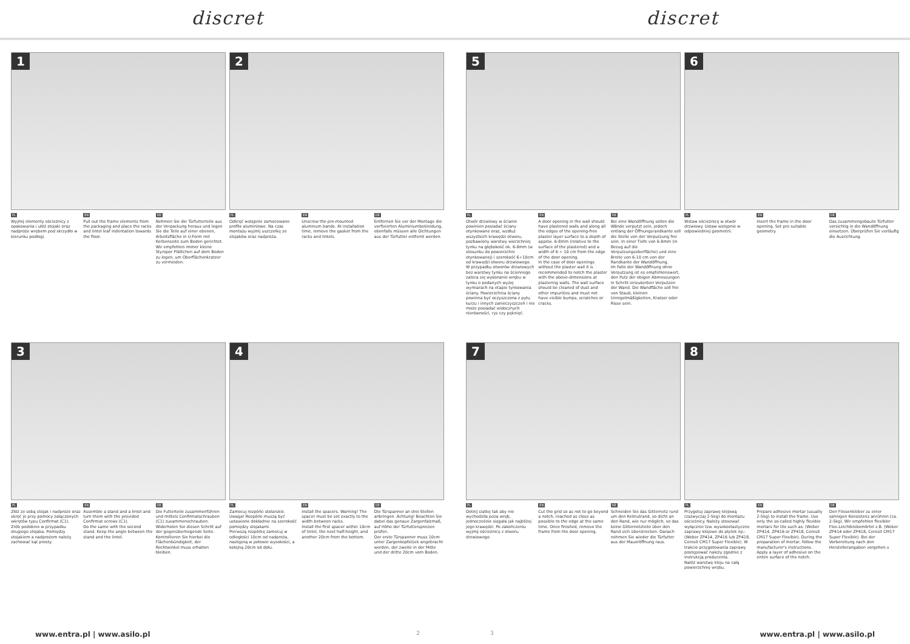discret discret
1
PL
Wyjmij elementy ościeżnicy z opakowania i ułóż stojaki oraz nadproże wrębem pod skrzydło w kierunku podłogi.
EN
Pull out the frame elements from the packaging and place the racks and lintel leaf indentation towards the floor.
DE
Nehmen Sie die Türfutterteile aus der Verpackung heraus und legen Sie die Teile auf einer ebenen, Arbeitsfläche in U-Form mit Kerbenseite zum Boden gerichtet. Wir empfehlen immer kleine Styropor Plättchen auf dem Boden zu legen, um Oberflächenkratzer zu vermeiden.
2
PL
Odkręć wstępnie zamocowane profile aluminiowe. Na czas montażu wyjmij uszczelkę ze stojaków oraz nadproża.
EN
Unscrew the pre-mounted aluminum bands. At installation time, remove the gasket from the racks and lintels.
DE
Entfernen Sie vor der Montage die vorfixierten Aluminiumbekleidung, ebenfalls müssen alle Dichtungen aus der Türfutter entfernt werden.
3
PL
Złóż ze sobą stojak i nadproże oraz skręć je przy pomocy załączonych wkrętów typu Confirmat (C1).
Zrób podobnie w przypadku drugiego stojaka. Pomiędzy stojakiem a nadprożem należy zachować kąt prosty.
EN
Assemble a stand and a lintel and turn them with the provided Confirmat screws (C1).
Do the same with the second stand. Keep the angle between the stand and the lintel.
DE
Die Futterteile zusammenführen und mittels Confirmatschrauben (C1) zusammenschrauben.
Widerholen Sie diesen Schritt auf der gegenüberliegende Seite. Kontrollieren Sie hierbei die Flächenbündigkeit, der Rechtwinkel muss erhalten bleiben.
4
PL
Zamocuj rozpórki stolarskie. Uwaga! Rozpórki muszą być ustawione dokładnie na szerokość pomiędzy stojakami.
Pierwszą rozpórkę zamocuj w odległości 10cm od nadproża, następną w połowie wysokości, a kolejną 20cm od dołu.
EN
Install the spacers. Warning! The spacer must be set exactly to the width between racks.
Install the first spacer within 10cm of lintel, the next half-height, and another 20cm from the bottom.
DE
Die Türspanner an drei Stellen anbringen. Achtung! Beachten Sie dabei das genaue Zargenfalzmaß, auf Höhe der Türfutterspreizen prüfen.
Der erste Türspanner muss 10cm unter Zargenkopfstück angebracht werden, der zweite in der Mitte und der dritte 20cm vom Boden.
www.entra.pl | www.asilo.pl 2
5
PL
Otwór drzwiowy w ścianie powinien posiadać ściany otynkowane oraz, wzdłuż wszystkich krawędzi otworu, pozbawiony warstwy wierzchniej tynku na głębokość ok. 6-8mm (w stosunku do powierzchni otynkowanej) i szerokość 6÷10cm od krawędzi otworu drzwiowego.
W przypadku otworów drzwiowych bez warstwy tynku na ściennego zaleca się wykonanie wrębu w tynku o podanych wyżej wymiarach na etapie tynkowania ściany. Powierzchnia ściany powinna być oczyszczona z pyłu, kurzu i innych zanieczyszczeń i nie może posiadać widocznych nierówności, rys czy pęknięć.
EN
A door opening in the wall should have plastered walls and along all the edges of the opening-free plaster layer surface to a depth of approx. 6-8mm (relative to the surface of the plastered) and a width of 6 ÷ 10 cm from the edge of the door opening.
In the case of door openings without the plaster wall it is recommended to notch the plaster with the above-dimensions at plastering walls. The wall surface should be cleaned of dust and other impurities and must not have visible bumps, scratches or cracks.
DE
Bei eine Wandöffnung sollen die Wände verputzt sein, jedoch entlang der Öffnungsrandkante soll die Stelle von der Verputzung frei sein. In einer Tiefe von 6-8mm (in Bezug auf die Verputzungsoberfläche) und eine Breite von 6-10 cm von der Randkante der Wandöffnung.
Im Falle der Wandöffnung ohne Verputzung ist es empfehlenswert, den Putz der obigen Abmessungen in Schritt einzukerben Verputzen der Wand. Die Wandfläche soll frei von Staub, kleinen Unregelmäßigkeiten, Kratzer oder Risse sein.
6
PL
Wstaw ościeżnicę w otwór drzwiowy. Ustaw wstępnie w odpowiedniej geometrii.
EN
Insert the frame in the door opening. Set pre suitable geometry.
DE
Das zusammengebaute Türfutter vorsichtig in die Wandöffnung einsetzen. Überprüfen Sie vorläufig die Ausrichtung.
7
PL
Dotnij siatkę tak aby nie wychodziła poza wręb, jednocześnie sięgała jak najbliżej jego krawędzi. Po zakończeniu wyjmij ościeżnicę z otworu drzwiowego.
EN
Cut the grid so as not to go beyond a notch, reached as close as possible to the edge at the same time. Once finished, remove the frame from the door opening.
DE
Schneiden Sie das Gitternetz rund um den Keilnutrand, so dicht an den Rand, wie nur möglich, so das keine Gitternetzteile über den Rand sich überstrecken. Danach nehmen Sie wieder die Türfutter aus der Maueröffnung raus.
8
PL
Przygotuj zaprawę klejową (zazwyczaj 2-5kg) do montażu ościeżnicy. Należy stosować wyłącznie tzw. wysokoelastyczne zaprawy klejowe do płytek np.: (Weber ZP414, ZP416 lub ZP418, Ceresit CM17 Super Flexible). W trakcie przygotowania zaprawy postępować należy zgodnie z instrukcją producenta.
Nałóż warstwę kleju na całą powierzchnię wrębu.
EN
Prepare adhesive mortar (usually 2-5kg) to install the frame. Use only the so-called highly flexible mortars for tile such as: (Weber ZP414, ZP416 or ZP418, Ceresit CM17 Super Flexible). During the preparation of mortar, follow the manufacturer's instructions.
Apply a layer of adhesive on the entire surface of the notch.
DE
Den Fliesenkleber zu einer sahnigen Konsistenz anrühren (ca. 2-5kg). Wir empfehlen flexibler Flex-Leichtklebemörtel z.B. (Weber ZP414 oder ZP418, Ceresit CM17 Super Flexible). Bei der Vorbereitung nach den Herstellerangaben vorgehen.v
3 www.entra.pl | www.asilo.pl